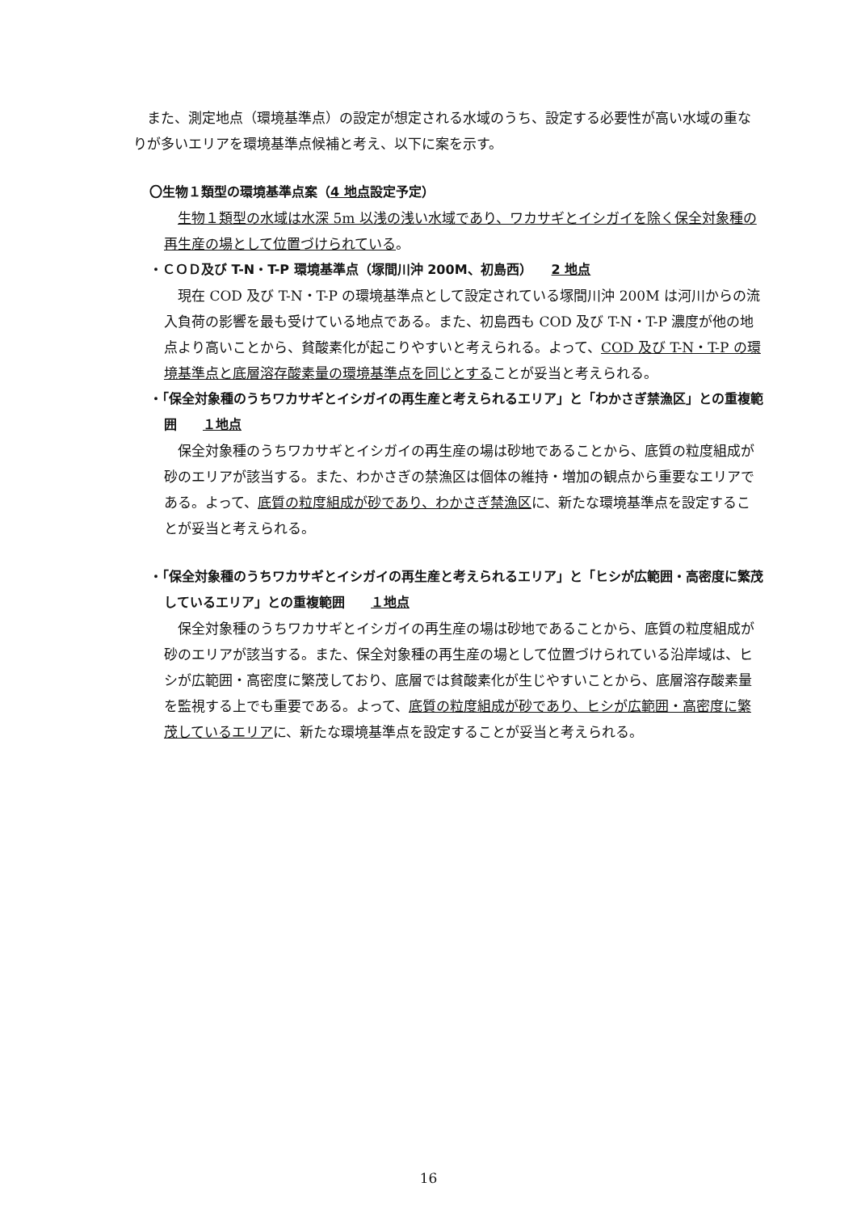また、測定地点（環境基準点）の設定が想定される水域のうち、設定する必要性が高い水域の重なりが多いエリアを環境基準点候補と考え、以下に案を示す。
〇生物１類型の環境基準点案（4 地点設定予定）
生物１類型の水域は水深 5m 以浅の浅い水域であり、ワカサギとイシガイを除く保全対象種の再生産の場として位置づけられている。
・ＣＯＤ及び T-N・T-P 環境基準点（塚間川沖 200M、初島西）　　2 地点
現在 COD 及び T-N・T-P の環境基準点として設定されている塚間川沖 200M は河川からの流入負荷の影響を最も受けている地点である。また、初島西も COD 及び T-N・T-P 濃度が他の地点より高いことから、貧酸素化が起こりやすいと考えられる。よって、COD 及び T-N・T-P の環境基準点と底層溶存酸素量の環境基準点を同じとすることが妥当と考えられる。
・「保全対象種のうちワカサギとイシガイの再生産と考えられるエリア」と「わかさぎ禁漁区」との重複範囲　　１地点
保全対象種のうちワカサギとイシガイの再生産の場は砂地であることから、底質の粒度組成が砂のエリアが該当する。また、わかさぎの禁漁区は個体の維持・増加の観点から重要なエリアである。よって、底質の粒度組成が砂であり、わかさぎ禁漁区に、新たな環境基準点を設定することが妥当と考えられる。
・「保全対象種のうちワカサギとイシガイの再生産と考えられるエリア」と「ヒシが広範囲・高密度に繁茂しているエリア」との重複範囲　　１地点
保全対象種のうちワカサギとイシガイの再生産の場は砂地であることから、底質の粒度組成が砂のエリアが該当する。また、保全対象種の再生産の場として位置づけられている沿岸域は、ヒシが広範囲・高密度に繁茂しており、底層では貧酸素化が生じやすいことから、底層溶存酸素量を監視する上でも重要である。よって、底質の粒度組成が砂であり、ヒシが広範囲・高密度に繁茂しているエリアに、新たな環境基準点を設定することが妥当と考えられる。
16